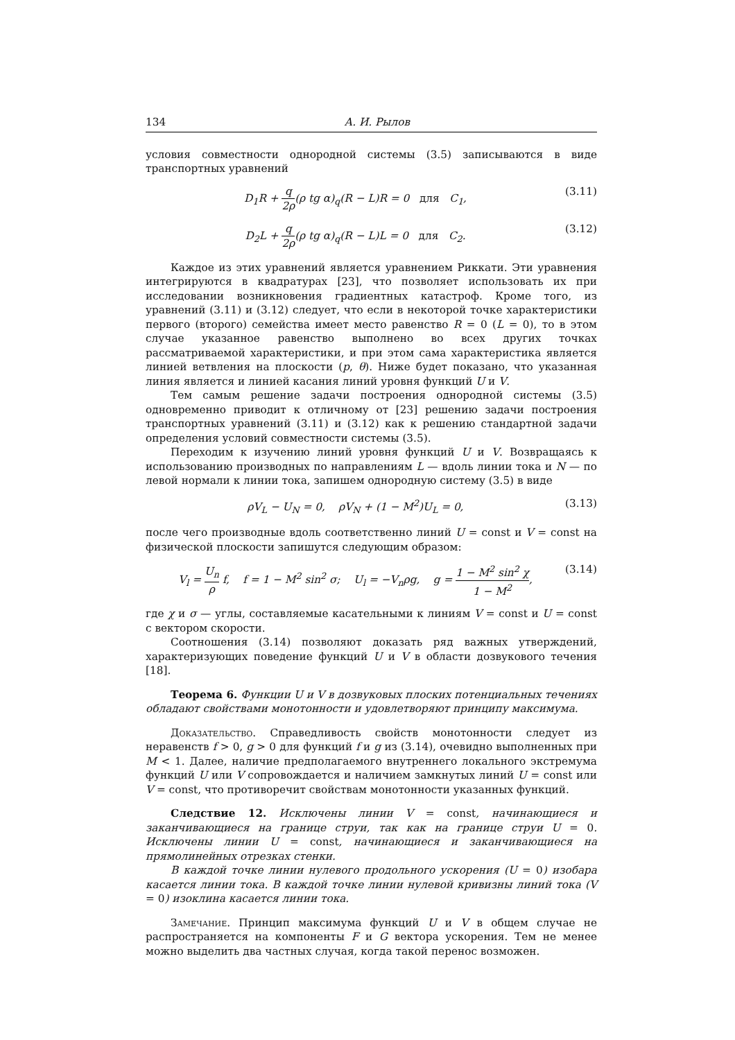134 А. И. Рылов
условия совместности однородной системы (3.5) записываются в виде транспортных уравнений
D<sub>1</sub>R + q 2ρ(ρ tg α)<sub>q</sub>(R − L)R = 0 для C<sub>1</sub>, (3.11)
D<sub>2</sub>L + q 2ρ(ρ tg α)<sub>q</sub>(R − L)L = 0 для C<sub>2</sub>. (3.12)
Каждое из этих уравнений является уравнением Риккати. Эти уравнения интегрируются в квадратурах [23], что позволяет использовать их при исследовании возникновения градиентных катастроф. Кроме того, из уравнений (3.11) и (3.12) следует, что если в некоторой точке характеристики первого (второго) семейства имеет место равенство R = 0 (L = 0), то в этом случае указанное равенство выполнено во всех других точках рассматриваемой характеристики, и при этом сама характеристика является линией ветвления на плоскости (p, θ). Ниже будет показано, что указанная линия является и линией касания линий уровня функций U и V.
Тем самым решение задачи построения однородной системы (3.5) одновременно приводит к отличному от [23] решению задачи построения транспортных уравнений (3.11) и (3.12) как к решению стандартной задачи определения условий совместности системы (3.5).
Переходим к изучению линий уровня функций U и V. Возвращаясь к использованию производных по направлениям L — вдоль линии тока и N — по левой нормали к линии тока, запишем однородную систему (3.5) в виде
ρV<sub>L</sub> − U<sub>N</sub> = 0, ρV<sub>N</sub> + (1 − M<sup>2</sup>)U<sub>L</sub> = 0, (3.13)
после чего производные вдоль соответственно линий U = const и V = const на физической плоскости запишутся следующим образом:
V<sub>l</sub> = U<sub>n</sub> ρ f, f = 1 − M<sup>2</sup> sin<sup>2</sup> σ; U<sub>l</sub> = −V<sub>n</sub>ρg, g = 1 − M<sup>2</sup> sin<sup>2</sup> χ 1 − M<sup>2</sup>, (3.14)
где χ и σ — углы, составляемые касательными к линиям V = const и U = const с вектором скорости.
Соотношения (3.14) позволяют доказать ряд важных утверждений, характеризующих поведение функций U и V в области дозвукового течения [18].
Теорема 6. Функции U и V в дозвуковых плоских потенциальных течениях обладают свойствами монотонности и удовлетворяют принципу максимума.
Доказательство. Справедливость свойств монотонности следует из неравенств f > 0, g > 0 для функций f и g из (3.14), очевидно выполненных при M < 1. Далее, наличие предполагаемого внутреннего локального экстремума функций U или V сопровождается и наличием замкнутых линий U = const или V = const, что противоречит свойствам монотонности указанных функций.
Следствие 12. Исключены линии V = const, начинающиеся и заканчивающиеся на границе струи, так как на границе струи U = 0. Исключены линии U = const, начинающиеся и заканчивающиеся на прямолинейных отрезках стенки.
В каждой точке линии нулевого продольного ускорения (U = 0) изобара касается линии тока. В каждой точке линии нулевой кривизны линий тока (V = 0) изоклина касается линии тока.
Замечание. Принцип максимума функций U и V в общем случае не распространяется на компоненты F и G вектора ускорения. Тем не менее можно выделить два частных случая, когда такой перенос возможен.